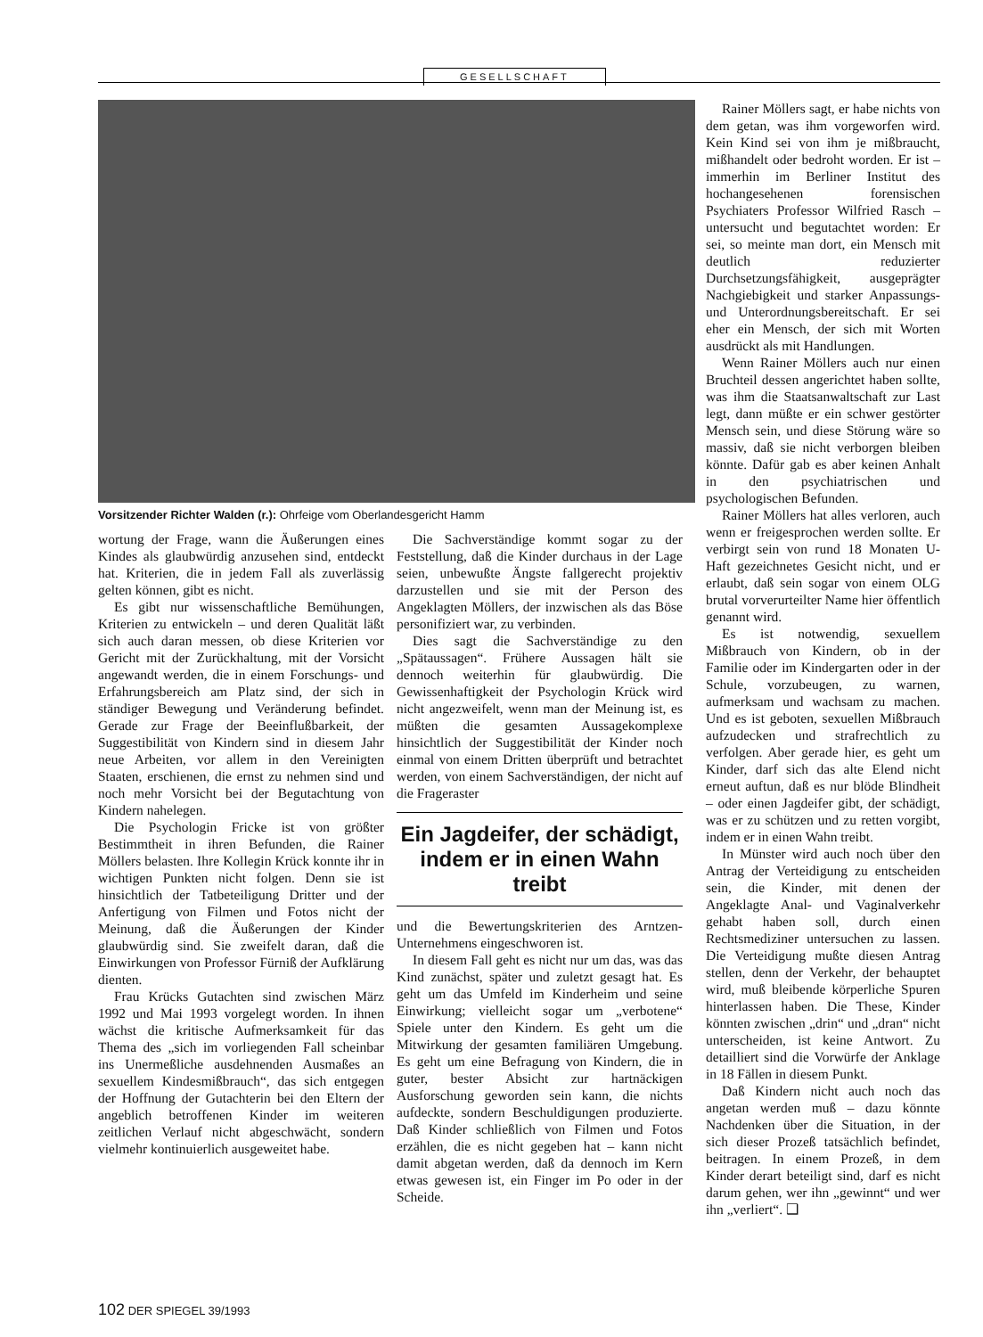GESELLSCHAFT
Vorsitzender Richter Walden (r.): Ohrfeige vom Oberlandesgericht Hamm
wortung der Frage, wann die Äußerungen eines Kindes als glaubwürdig anzusehen sind, entdeckt hat. Kriterien, die in jedem Fall als zuverlässig gelten können, gibt es nicht.
Es gibt nur wissenschaftliche Bemühungen, Kriterien zu entwickeln – und deren Qualität läßt sich auch daran messen, ob diese Kriterien vor Gericht mit der Zurückhaltung, mit der Vorsicht angewandt werden, die in einem Forschungs- und Erfahrungsbereich am Platz sind, der sich in ständiger Bewegung und Veränderung befindet. Gerade zur Frage der Beeinflußbarkeit, der Suggestibilität von Kindern sind in diesem Jahr neue Arbeiten, vor allem in den Vereinigten Staaten, erschienen, die ernst zu nehmen sind und noch mehr Vorsicht bei der Begutachtung von Kindern nahelegen.
Die Psychologin Fricke ist von größter Bestimmtheit in ihren Befunden, die Rainer Möllers belasten. Ihre Kollegin Krück konnte ihr in wichtigen Punkten nicht folgen. Denn sie ist hinsichtlich der Tatbeteiligung Dritter und der Anfertigung von Filmen und Fotos nicht der Meinung, daß die Äußerungen der Kinder glaubwürdig sind. Sie zweifelt daran, daß die Einwirkungen von Professor Fürniß der Aufklärung dienten.
Frau Krücks Gutachten sind zwischen März 1992 und Mai 1993 vorgelegt worden. In ihnen wächst die kritische Aufmerksamkeit für das Thema des „sich im vorliegenden Fall scheinbar ins Unermeßliche ausdehnenden Ausmaßes an sexuellem Kindesmißbrauch“, das sich entgegen der Hoffnung der Gutachterin bei den Eltern der angeblich betroffenen Kinder im weiteren zeitlichen Verlauf nicht abgeschwächt, sondern vielmehr kontinuierlich ausgeweitet habe.
Die Sachverständige kommt sogar zu der Feststellung, daß die Kinder durchaus in der Lage seien, unbewußte Ängste fallgerecht projektiv darzustellen und sie mit der Person des Angeklagten Möllers, der inzwischen als das Böse personifiziert war, zu verbinden.
Dies sagt die Sachverständige zu den „Spätaussagen“. Frühere Aussagen hält sie dennoch weiterhin für glaubwürdig. Die Gewissenhaftigkeit der Psychologin Krück wird nicht angezweifelt, wenn man der Meinung ist, es müßten die gesamten Aussagekomplexe hinsichtlich der Suggestibilität der Kinder noch einmal von einem Dritten überprüft und betrachtet werden, von einem Sachverständigen, der nicht auf die Frageraster
Ein Jagdeifer, der schädigt, indem er in einen Wahn treibt
und die Bewertungskriterien des Arntzen-Unternehmens eingeschworen ist.
In diesem Fall geht es nicht nur um das, was das Kind zunächst, später und zuletzt gesagt hat. Es geht um das Umfeld im Kinderheim und seine Einwirkung; vielleicht sogar um „verbotene“ Spiele unter den Kindern. Es geht um die Mitwirkung der gesamten familiären Umgebung. Es geht um eine Befragung von Kindern, die in guter, bester Absicht zur hartnäckigen Ausforschung geworden sein kann, die nichts aufdeckte, sondern Beschuldigungen produzierte. Daß Kinder schließlich von Filmen und Fotos erzählen, die es nicht gegeben hat – kann nicht damit abgetan werden, daß da dennoch im Kern etwas gewesen ist, ein Finger im Po oder in der Scheide.
Rainer Möllers sagt, er habe nichts von dem getan, was ihm vorgeworfen wird. Kein Kind sei von ihm je mißbraucht, mißhandelt oder bedroht worden. Er ist – immerhin im Berliner Institut des hochangesehenen forensischen Psychiaters Professor Wilfried Rasch – untersucht und begutachtet worden: Er sei, so meinte man dort, ein Mensch mit deutlich reduzierter Durchsetzungsfähigkeit, ausgeprägter Nachgiebigkeit und starker Anpassungs- und Unterordnungsbereitschaft. Er sei eher ein Mensch, der sich mit Worten ausdrückt als mit Handlungen.
Wenn Rainer Möllers auch nur einen Bruchteil dessen angerichtet haben sollte, was ihm die Staatsanwaltschaft zur Last legt, dann müßte er ein schwer gestörter Mensch sein, und diese Störung wäre so massiv, daß sie nicht verborgen bleiben könnte. Dafür gab es aber keinen Anhalt in den psychiatrischen und psychologischen Befunden.
Rainer Möllers hat alles verloren, auch wenn er freigesprochen werden sollte. Er verbirgt sein von rund 18 Monaten U-Haft gezeichnetes Gesicht nicht, und er erlaubt, daß sein sogar von einem OLG brutal vorverurteilter Name hier öffentlich genannt wird.
Es ist notwendig, sexuellem Mißbrauch von Kindern, ob in der Familie oder im Kindergarten oder in der Schule, vorzubeugen, zu warnen, aufmerksam und wachsam zu machen. Und es ist geboten, sexuellen Mißbrauch aufzudecken und strafrechtlich zu verfolgen. Aber gerade hier, es geht um Kinder, darf sich das alte Elend nicht erneut auftun, daß es nur blöde Blindheit – oder einen Jagdeifer gibt, der schädigt, was er zu schützen und zu retten vorgibt, indem er in einen Wahn treibt.
In Münster wird auch noch über den Antrag der Verteidigung zu entscheiden sein, die Kinder, mit denen der Angeklagte Anal- und Vaginalverkehr gehabt haben soll, durch einen Rechtsmediziner untersuchen zu lassen. Die Verteidigung mußte diesen Antrag stellen, denn der Verkehr, der behauptet wird, muß bleibende körperliche Spuren hinterlassen haben. Die These, Kinder könnten zwischen „drin“ und „dran“ nicht unterscheiden, ist keine Antwort. Zu detailliert sind die Vorwürfe der Anklage in 18 Fällen in diesem Punkt.
Daß Kindern nicht auch noch das angetan werden muß – dazu könnte Nachdenken über die Situation, in der sich dieser Prozeß tatsächlich befindet, beitragen. In einem Prozeß, in dem Kinder derart beteiligt sind, darf es nicht darum gehen, wer ihn „gewinnt“ und wer ihn „verliert“. ❑
102 DER SPIEGEL 39/1993